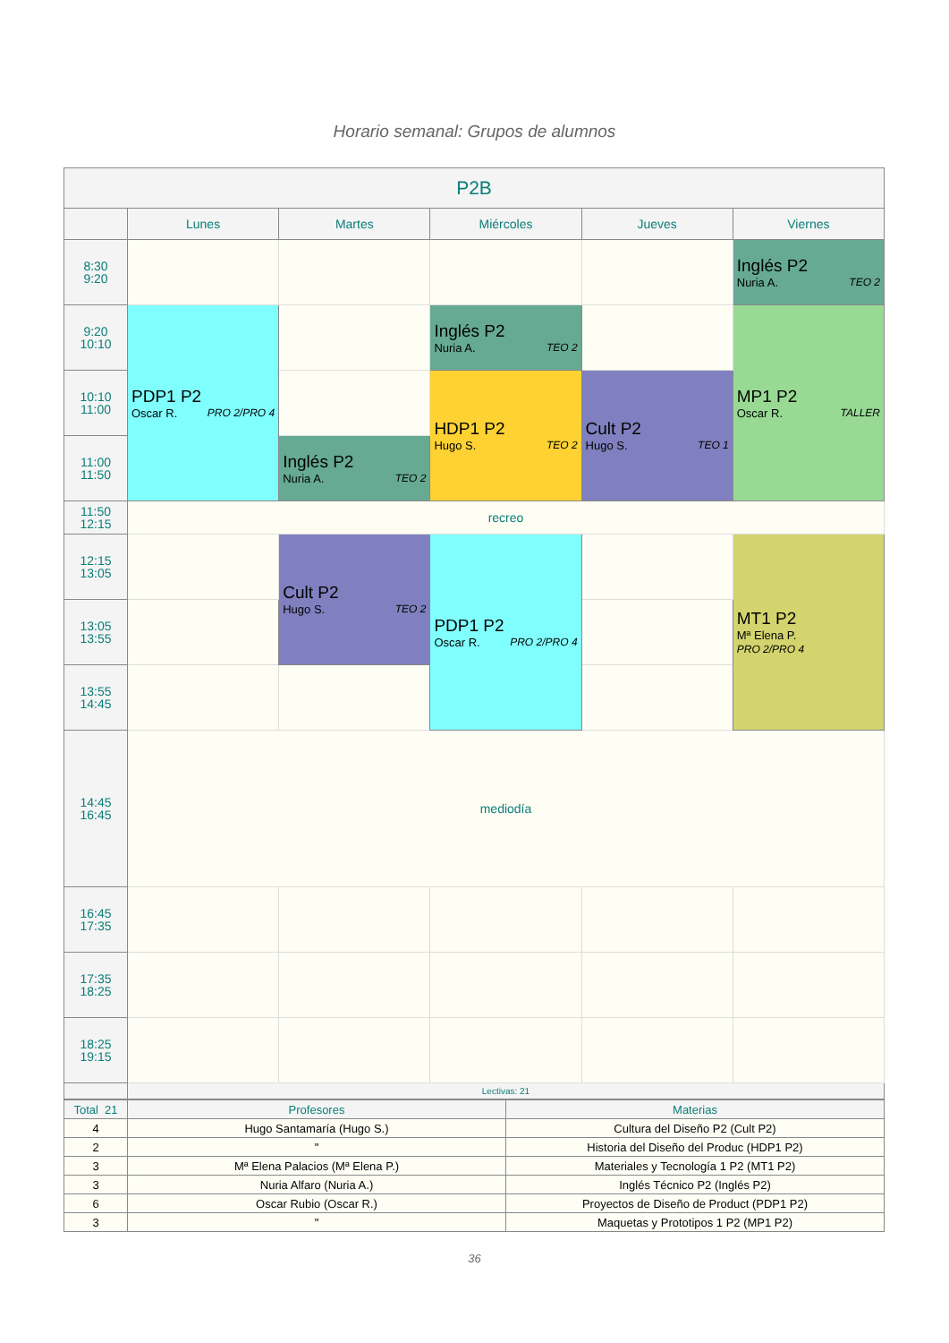Horario semanal: Grupos de alumnos
| P2B | | | | | |
| --- | --- | --- | --- | --- | --- |
| | Lunes | Martes | Miércoles | Jueves | Viernes |
| 8:30 9:20 | | | | | Inglés P2 Nuria A. TEO 2 |
| 9:20 10:10 | PDP1 P2 Oscar R. PRO 2/PRO 4 | | Inglés P2 Nuria A. TEO 2 | | MP1 P2 Oscar R. TALLER |
| 10:10 11:00 | | | HDP1 P2 Hugo S. TEO 2 | Cult P2 Hugo S. TEO 1 | |
| 11:00 11:50 | | Inglés P2 Nuria A. TEO 2 | | | |
| 11:50 12:15 | recreo | | | | |
| 12:15 13:05 | | Cult P2 Hugo S. TEO 2 | PDP1 P2 Oscar R. PRO 2/PRO 4 | | MT1 P2 Mª Elena P. PRO 2/PRO 4 |
| 13:05 13:55 | | | | | |
| 13:55 14:45 | | | | | |
| 14:45 16:45 | mediodía | | | | |
| 16:45 17:35 | | | | | |
| 17:35 18:25 | | | | | |
| 18:25 19:15 | | | | | |
| | Lectivas: 21 | | | | |
| Total 21 | Profesores | Materias |
| 4 | Hugo Santamaría (Hugo S.) | Cultura del Diseño P2 (Cult P2) |
| 2 | " | Historia del Diseño del Produc (HDP1 P2) |
| 3 | Mª Elena Palacios (Mª Elena P.) | Materiales y Tecnología 1 P2 (MT1 P2) |
| 3 | Nuria Alfaro (Nuria A.) | Inglés Técnico P2 (Inglés P2) |
| 6 | Oscar Rubio (Oscar R.) | Proyectos de Diseño de Product (PDP1 P2) |
| 3 | " | Maquetas y Prototipos 1 P2 (MP1 P2) |
36